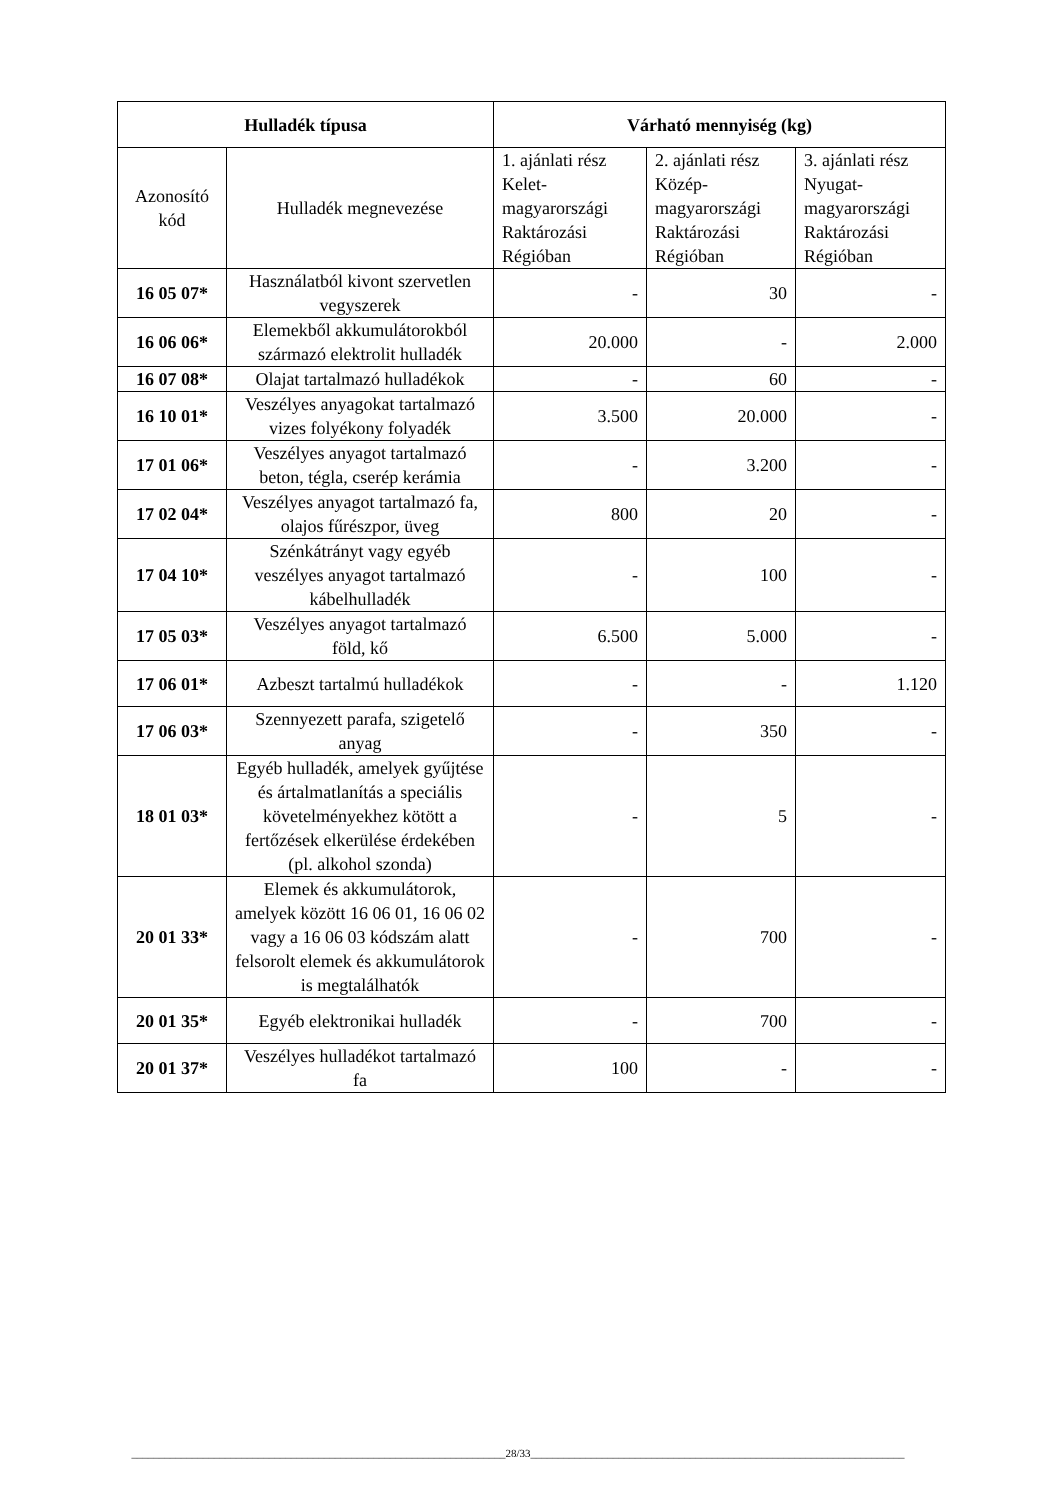| Hulladék típusa | | Várható mennyiség (kg) | | |
| --- | --- | --- | --- | --- |
| Azonosító kód | Hulladék megnevezése | 1. ajánlati rész Kelet-magyarországi Raktározási Régióban | 2. ajánlati rész Közép-magyarországi Raktározási Régióban | 3. ajánlati rész Nyugat-magyarországi Raktározási Régióban |
| 16 05 07* | Használatból kivont szervetlen vegyszerek | - | 30 | - |
| 16 06 06* | Elemekből akkumulátorokból származó elektrolit hulladék | 20.000 | - | 2.000 |
| 16 07 08* | Olajat tartalmazó hulladékok | - | 60 | - |
| 16 10 01* | Veszélyes anyagokat tartalmazó vizes folyékony folyadék | 3.500 | 20.000 | - |
| 17 01 06* | Veszélyes anyagot tartalmazó beton, tégla, cserép kerámia | - | 3.200 | - |
| 17 02 04* | Veszélyes anyagot tartalmazó fa, olajos fűrészpor, üveg | 800 | 20 | - |
| 17 04 10* | Szénkátrányt vagy egyéb veszélyes anyagot tartalmazó kábelhulladék | - | 100 | - |
| 17 05 03* | Veszélyes anyagot tartalmazó föld, kő | 6.500 | 5.000 | - |
| 17 06 01* | Azbeszt tartalmú hulladékok | - | - | 1.120 |
| 17 06 03* | Szennyezett parafa, szigetelő anyag | - | 350 | - |
| 18 01 03* | Egyéb hulladék, amelyek gyűjtése és ártalmatlanítás a speciális követelményekhez kötött a fertőzések elkerülése érdekében (pl. alkohol szonda) | - | 5 | - |
| 20 01 33* | Elemek és akkumulátorok, amelyek között 16 06 01, 16 06 02 vagy a 16 06 03 kódszám alatt felsorolt elemek és akkumulátorok is megtalálhatók | - | 700 | - |
| 20 01 35* | Egyéb elektronikai hulladék | - | 700 | - |
| 20 01 37* | Veszélyes hulladékot tartalmazó fa | 100 | - | - |
____________________________________________________________________28/33____________________________________________________________________